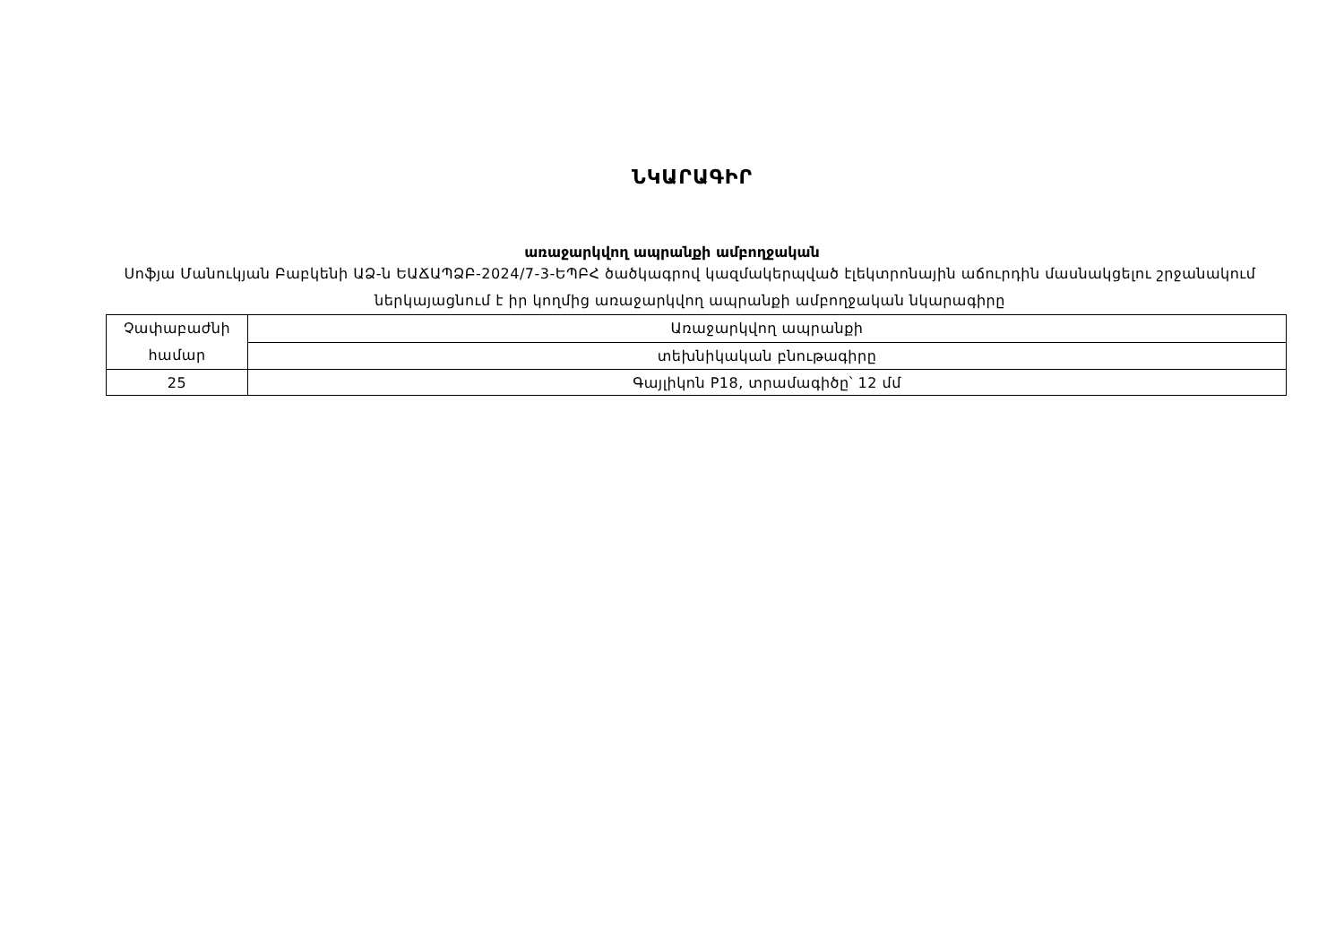ՆԿԱՐԱԳԻՐ
առաջարկվող ապրանքի ամբողջական
Սոֆյա Մանուկյան Բաբկենի ԱՁ-ն ԵԱՃԱՊՁԲ-2024/7-3-ԵՊԲՀ ծածկագրով կազմակերպված էլեկտրոնային աճուրդին մասնակցելու շրջանակում ներկայացնում է իր կողմից առաջարկվող ապրանքի ամբողջական նկարագիրը
| Չափաբաժնի համար | Առաջարկվող ապրանքի |
| | տեխնիկական բնութագիրը |
| 25 | Գայլիկոն P18, տրամագիծը՝ 12 մմ |